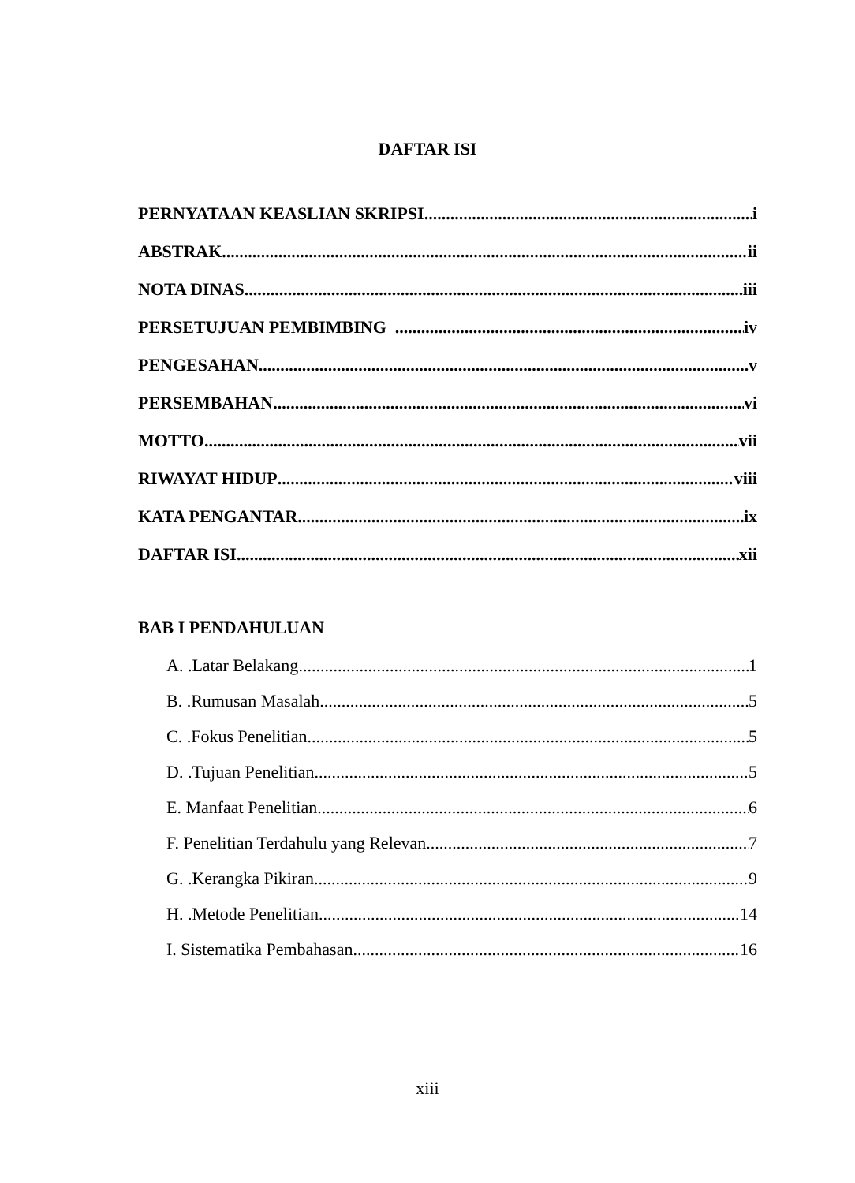DAFTAR ISI
PERNYATAAN KEASLIAN SKRIPSI i
ABSTRAK ii
NOTA DINAS iii
PERSETUJUAN PEMBIMBING iv
PENGESAHAN v
PERSEMBAHAN vi
MOTTO vii
RIWAYAT HIDUP viii
KATA PENGANTAR ix
DAFTAR ISI xii
BAB I PENDAHULUAN
A. .Latar Belakang 1
B. .Rumusan Masalah 5
C. .Fokus Penelitian 5
D. .Tujuan Penelitian 5
E. Manfaat Penelitian 6
F. Penelitian Terdahulu yang Relevan 7
G. .Kerangka Pikiran 9
H. .Metode Penelitian 14
I. Sistematika Pembahasan 16
xiii